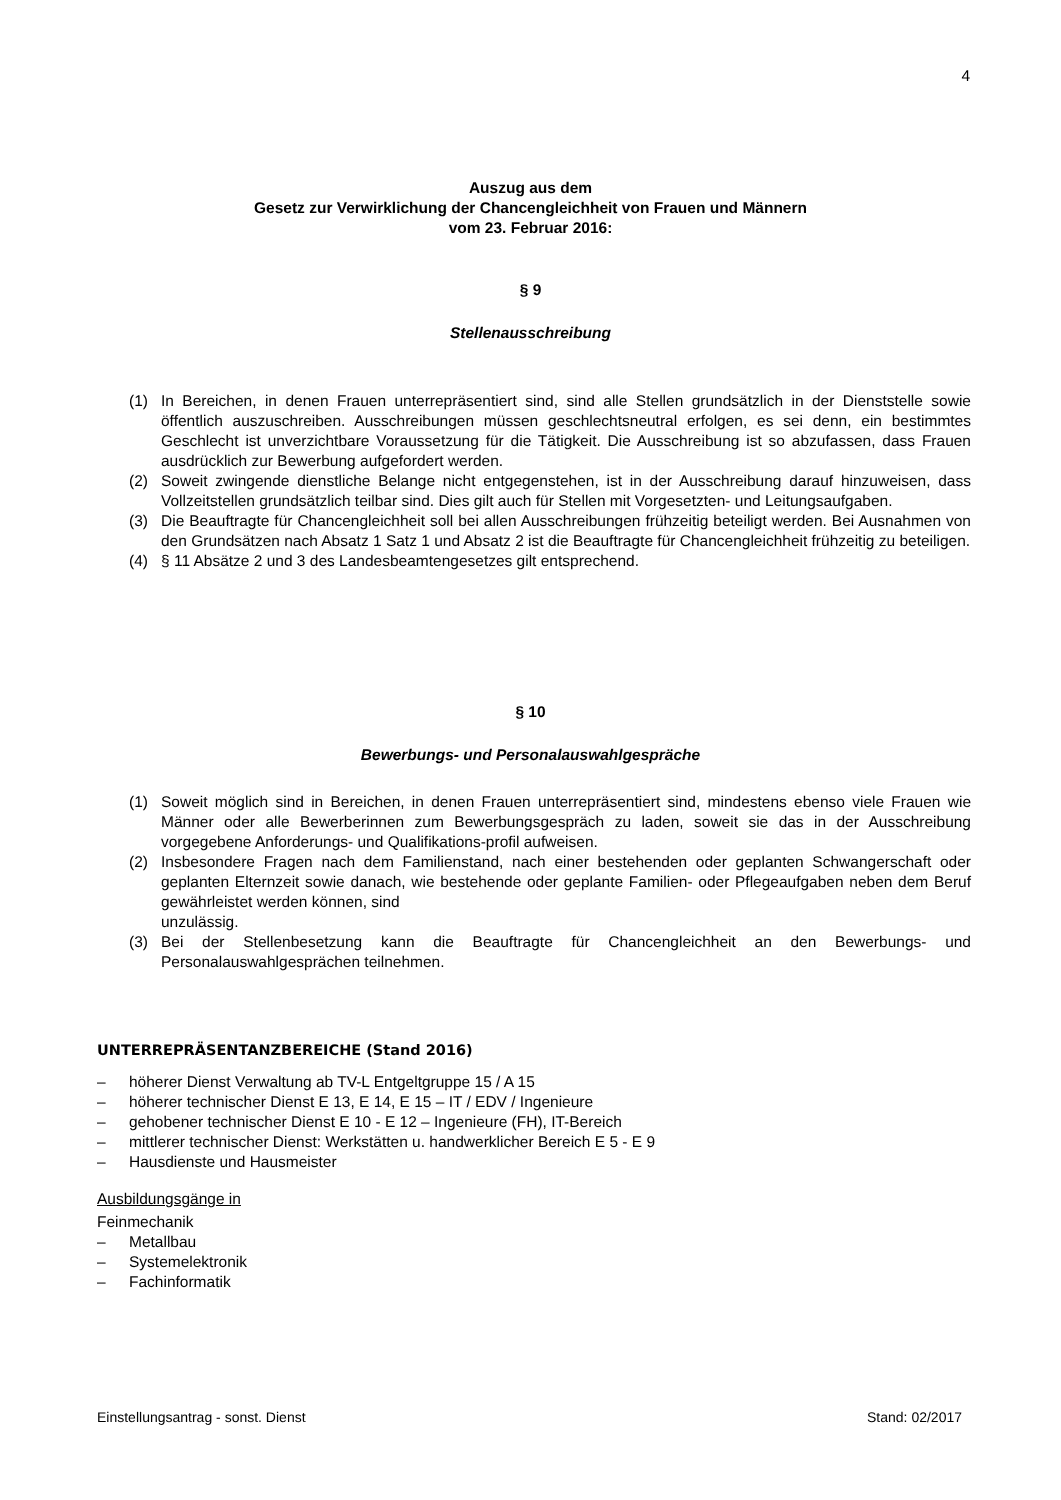4
Auszug aus dem
Gesetz zur Verwirklichung der Chancengleichheit von Frauen und Männern
vom 23. Februar 2016:
§ 9
Stellenausschreibung
(1) In Bereichen, in denen Frauen unterrepräsentiert sind, sind alle Stellen grundsätzlich in der Dienststelle sowie öffentlich auszuschreiben. Ausschreibungen müssen geschlechtsneutral erfolgen, es sei denn, ein bestimmtes Geschlecht ist unverzichtbare Voraussetzung für die Tätigkeit. Die Ausschreibung ist so abzufassen, dass Frauen ausdrücklich zur Bewerbung aufgefordert werden.
(2) Soweit zwingende dienstliche Belange nicht entgegenstehen, ist in der Ausschreibung darauf hinzuweisen, dass Vollzeitstellen grundsätzlich teilbar sind. Dies gilt auch für Stellen mit Vorgesetzten- und Leitungsaufgaben.
(3) Die Beauftragte für Chancengleichheit soll bei allen Ausschreibungen frühzeitig beteiligt werden. Bei Ausnahmen von den Grundsätzen nach Absatz 1 Satz 1 und Absatz 2 ist die Beauftragte für Chancengleichheit frühzeitig zu beteiligen.
(4) § 11 Absätze 2 und 3 des Landesbeamtengesetzes gilt entsprechend.
§ 10
Bewerbungs- und Personalauswahlgespräche
(1) Soweit möglich sind in Bereichen, in denen Frauen unterrepräsentiert sind, mindestens ebenso viele Frauen wie Männer oder alle Bewerberinnen zum Bewerbungsgespräch zu laden, soweit sie das in der Ausschreibung vorgegebene Anforderungs- und Qualifikations-profil aufweisen.
(2) Insbesondere Fragen nach dem Familienstand, nach einer bestehenden oder geplanten Schwangerschaft oder geplanten Elternzeit sowie danach, wie bestehende oder geplante Familien- oder Pflegeaufgaben neben dem Beruf gewährleistet werden können, sind
unzulässig.
(3) Bei der Stellenbesetzung kann die Beauftragte für Chancengleichheit an den Bewerbungs- und Personalauswahlgesprächen teilnehmen.
UNTERREPRÄSENTANZBEREICHE (Stand 2016)
– höherer Dienst Verwaltung ab TV-L Entgeltgruppe 15 / A 15
– höherer technischer Dienst E 13, E 14, E 15 – IT / EDV / Ingenieure
– gehobener technischer Dienst E 10 - E 12 – Ingenieure (FH), IT-Bereich
– mittlerer technischer Dienst: Werkstätten u. handwerklicher Bereich E 5 - E 9
– Hausdienste und Hausmeister
Ausbildungsgänge in
Feinmechanik
– Metallbau
– Systemelektronik
– Fachinformatik
Einstellungsantrag - sonst. Dienst Stand: 02/2017